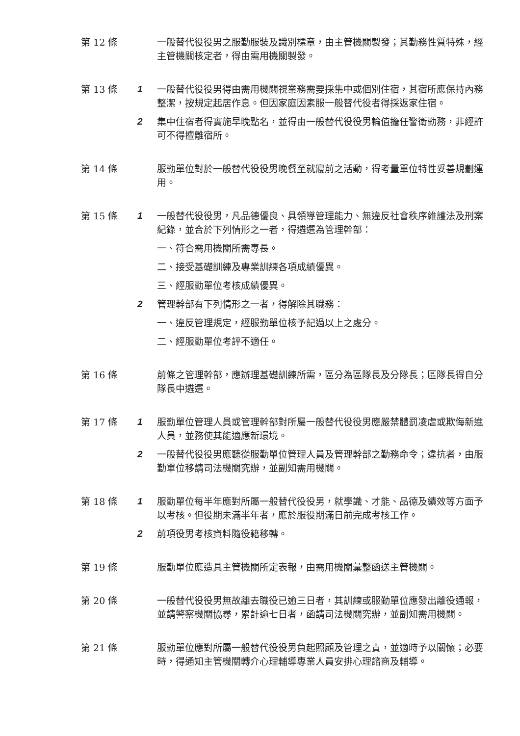第 12 條 一般替代役役男之服勤服裝及識別標章，由主管機關製發；其勤務性質特殊，經主管機關核定者，得由需用機關製發。
第 13 條 1 一般替代役役男得由需用機關視業務需要採集中或個別住宿，其宿所應保持內務整潔，按規定起居作息。但因家庭因素服一般替代役者得採返家住宿。
2 集中住宿者得實施早晚點名，並得由一般替代役役男輪值擔任警衛勤務，非經許可不得擅離宿所。
第 14 條 服勤單位對於一般替代役役男晚餐至就寢前之活動，得考量單位特性妥善規劃運用。
第 15 條 1 一般替代役役男，凡品德優良、具領導管理能力、無違反社會秩序維護法及刑案紀錄，並合於下列情形之一者，得遴選為管理幹部：
一、符合需用機關所需專長。
二、接受基礎訓練及專業訓練各項成績優異。
三、經服勤單位考核成績優異。
2 管理幹部有下列情形之一者，得解除其職務：
一、違反管理規定，經服勤單位核予記過以上之處分。
二、經服勤單位考評不適任。
第 16 條 前條之管理幹部，應辦理基礎訓練所需，區分為區隊長及分隊長；區隊長得自分隊長中遴選。
第 17 條 1 服勤單位管理人員或管理幹部對所屬一般替代役役男應嚴禁體罰凌虐或欺侮新進人員，並務使其能適應新環境。
2 一般替代役役男應聽從服勤單位管理人員及管理幹部之勤務命令；違抗者，由服勤單位移請司法機關究辦，並副知需用機關。
第 18 條 1 服勤單位每半年應對所屬一般替代役役男，就學識、才能、品德及績效等方面予以考核。但役期未滿半年者，應於服役期滿日前完成考核工作。
2 前項役男考核資料隨役籍移轉。
第 19 條 服勤單位應造具主管機關所定表報，由需用機關彙整函送主管機關。
第 20 條 一般替代役役男無故離去職役已逾三日者，其訓練或服勤單位應發出離役通報，並請警察機關協尋，累計逾七日者，函請司法機關究辦，並副知需用機關。
第 21 條 服勤單位應對所屬一般替代役役男負起照顧及管理之責，並適時予以關懷；必要時，得通知主管機關轉介心理輔導專業人員安排心理諮商及輔導。